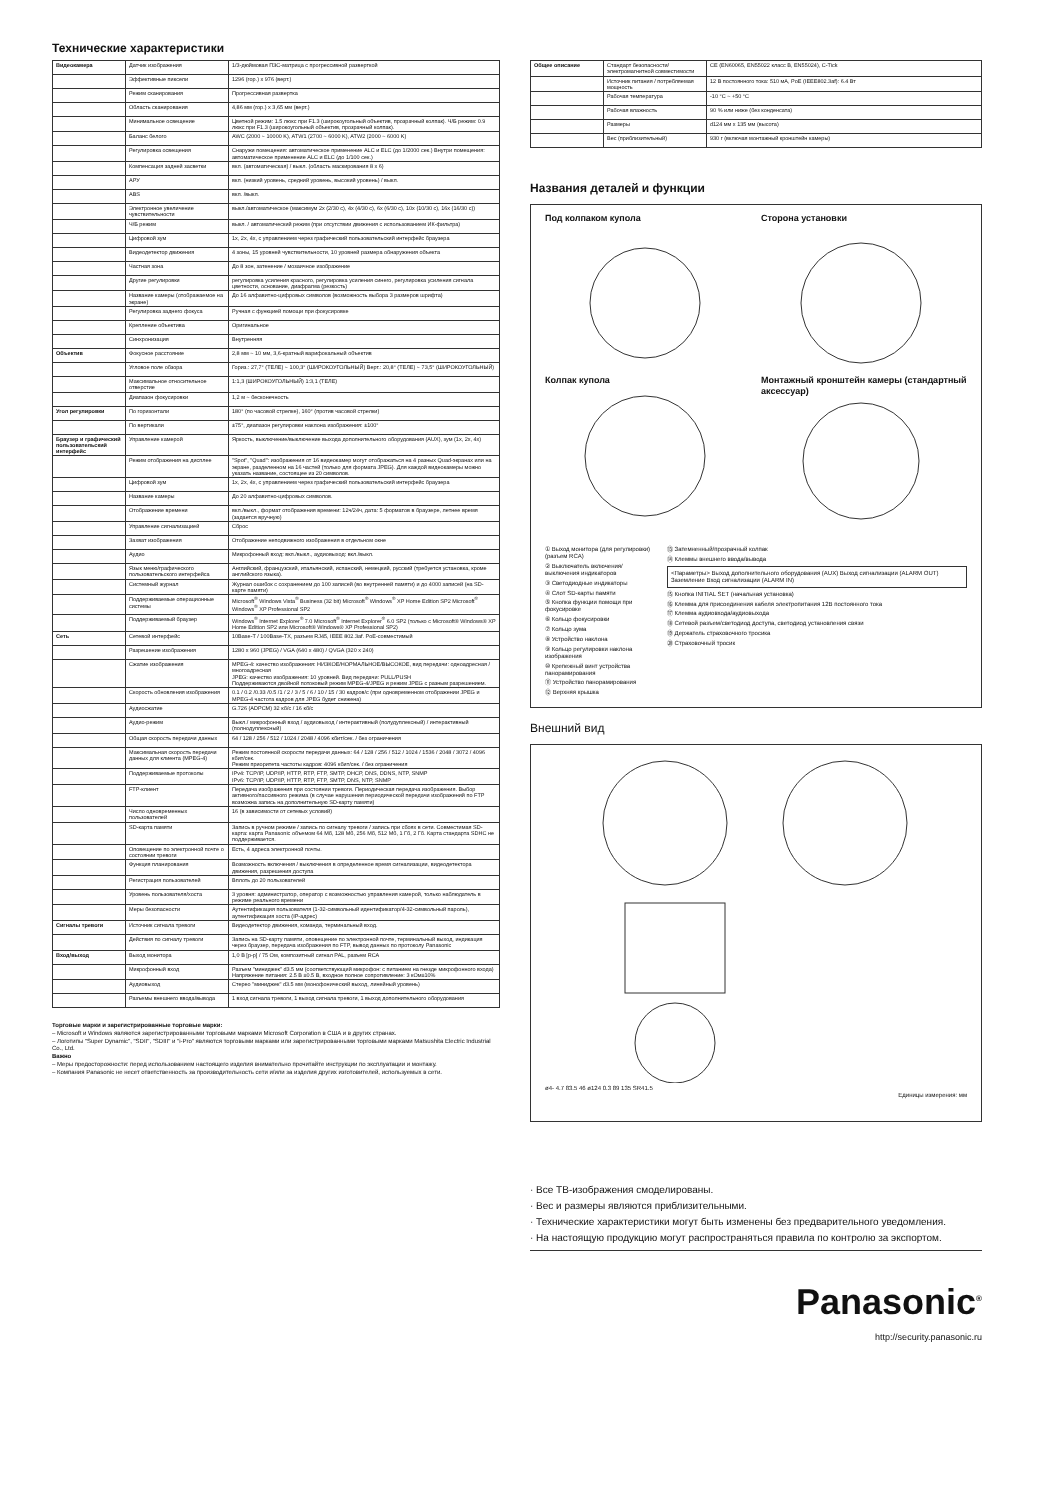Технические характеристики
| Видеокамера | Датчик изображения | 1/3-дюймовая ПЗС-матрица с прогрессивной разверткой |
| | Эффективные пиксели | 1296 (гор.) x 976 (верт.) |
| | Режим сканирования | Прогрессивная развертка |
| | Область сканирования | 4,86 мм (гор.) x 3,65 мм (верт.) |
| | Минимальное освещение | Цветной режим: 1.5 люкс при F1.3 (широкоугольный объектив, прозрачный колпак). Ч/Б режим: 0.9 люкс при F1.3 (широкоугольный объектив, прозрачный колпак). |
| | Баланс белого | AWC (2000 ~ 10000 K), ATW1 (2700 ~ 6000 K), ATW2 (2000 ~ 6000 K) |
| | Регулировка освещения | Снаружи помещения: автоматическое применение ALC и ELC (до 1/2000 сек.) Внутри помещения: автоматическое применение ALC и ELC (до 1/100 сек.) |
| | Компенсация задней засветки | вкл. (автоматическая) / выкл. (область маскирования 8 x 6) |
| | АРУ | вкл. (низкий уровень, средний уровень, высокий уровень) / выкл. |
| | ABS | вкл. /выкл. |
| | Электронное увеличение чувствительности | выкл./автоматическое (максимум 2x (2/30 с), 4x (4/30 с), 6x (6/30 с), 10x (10/30 с), 16x (16/30 с)) |
| | Ч/Б режим | выкл. / автоматический режим (при отсутствии движения с использованием ИК-фильтра) |
| | Цифровой зум | 1x, 2x, 4x, с управлением через графический пользовательский интерфейс браузера |
| | Видеодетектор движения | 4 зоны, 15 уровней чувствительности, 10 уровней размера обнаружения объекта |
| | Частная зона | До 8 зон, затенение / мозаичное изображение |
| | Другие регулировки | регулировка усиления красного, регулировка усиления синего, регулировка усиления сигнала цветности, основание, диафрагма (резкость) |
| | Название камеры (отображаемое на экране) | До 16 алфавитно-цифровых символов (возможность выбора 3 размеров шрифта) |
| | Регулировка заднего фокуса | Ручная с функцией помощи при фокусировке |
| | Крепление объектива | Оригинальное |
| | Синхронизация | Внутренняя |
| Объектив | Фокусное расстояние | 2,8 мм ~ 10 мм, 3,6-кратный варифокальный объектив |
| | Угловое поле обзора | Гориз.: 27,7° (ТЕЛЕ) ~ 100,3° (ШИРОКОУГОЛЬНЫЙ) Верт.: 20,8° (ТЕЛЕ) ~ 73,5° (ШИРОКОУГОЛЬНЫЙ) |
| | Максимальное относительное отверстие | 1:1,3 (ШИРОКОУГОЛЬНЫЙ) 1:3,1 (ТЕЛЕ) |
| | Диапазон фокусировки | 1,2 м ~ бесконечность |
| Угол регулировки | По горизонтали | 180° (по часовой стрелке), 160° (против часовой стрелки) |
| | По вертикали | ±75°, диапазон регулировки наклона изображения: ±100° |
| Браузер и графический пользовательский интерфейс | Управление камерой | Яркость, выключение/выключение выхода дополнительного оборудования (AUX), зум (1x, 2x, 4x) |
| | Режим отображения на дисплее | "Spot", "Quad": изображения от 16 видеокамер могут отображаться на 4 разных Quad-экранах или на экране, разделенном на 16 частей (только для формата JPEG). Для каждой видеокамеры можно указать название, состоящее из 20 символов. |
| | Цифровой зум | 1x, 2x, 4x, с управлением через графический пользовательский интерфейс браузера |
| | Название камеры | До 20 алфавитно-цифровых символов. |
| | Отображение времени | вкл./выкл., формат отображения времени: 12ч/24ч, дата: 5 форматов в браузере, летнее время (задается вручную) |
| | Управление сигнализацией | Сброс |
| | Захват изображения | Отображение неподвижного изображения в отдельном окне |
| | Аудио | Микрофонный вход: вкл./выкл., аудиовыход: вкл./выкл. |
| | Язык меню/графического пользовательского интерфейса | Английский, французский, итальянский, испанский, немецкий, русский (требуется установка, кроме английского языка). |
| | Системный журнал | Журнал ошибок с сохранением до 100 записей (во внутренней памяти) и до 4000 записей (на SD-карте памяти) |
| | Поддерживаемые операционные системы | Microsoft<sup>®</sup> Windows Vista<sup>®</sup> Business (32 bit) Microsoft<sup>®</sup> Windows<sup>®</sup> XP Home Edition SP2 Microsoft<sup>®</sup> Windows<sup>®</sup> XP Professional SP2 |
| | Поддерживаемый браузер | Windows<sup>®</sup> Internet Explorer<sup>®</sup> 7.0 Microsoft<sup>®</sup> Internet Explorer<sup>®</sup> 6.0 SP2 (только с Microsoft® Windows® XP Home Edition SP2 или Microsoft® Windows® XP Professional SP2) |
| Сеть | Сетевой интерфейс | 10Base-T / 100Base-TX, разъем RJ45, IEEE 802.3af. PoE-совместимый |
| | Разрешение изображения | 1280 x 960 (JPEG) / VGA (640 x 480) / QVGA (320 x 240) |
| | Сжатие изображения | MPEG-4: качество изображения: НИЗКОЕ/НОРМАЛЬНОЕ/ВЫСОКОЕ, вид передачи: одноадресная / многоадресная JPEG: качество изображения: 10 уровней. Вид передачи: PULL/PUSH Поддерживаются двойной потоковый режим MPEG-4/JPEG и режим JPEG с разным разрешением. |
| | Скорость обновления изображения | 0.1 / 0.2 /0.33 /0.5 /1 / 2 / 3 / 5 / 6 / 10 / 15 / 30 кадров/с (при одновременном отображении JPEG и MPEG-4 частота кадров для JPEG будет снижена) |
| | Аудиосжатие | G.726 (ADPCM) 32 кб/с / 16 кб/с |
| | Аудио-режим | Выкл./ микрофонный вход / аудиовыход / интерактивный (полудуплексный) / интерактивный (полнодуплексный) |
| | Общая скорость передачи данных | 64 / 128 / 256 / 512 / 1024 / 2048 / 4096 кбит/сек. / без ограничения |
| | Максимальная скорость передачи данных для клиента (MPEG-4) | Режим постоянной скорости передачи данных: 64 / 128 / 256 / 512 / 1024 / 1536 / 2048 / 3072 / 4096 кбит/сек. Режим приоритета частоты кадров: 4096 кбит/сек. / без ограничения |
| | Поддерживаемые протоколы | IPv4: TCP/IP, UDP/IP, HTTP, RTP, FTP, SMTP, DHCP, DNS, DDNS, NTP, SNMP IPv6: TCP/IP, UDP/IP, HTTP, RTP, FTP, SMTP, DNS, NTP, SNMP |
| | FTP-клиент | Передача изображения при состоянии тревоги. Периодическая передача изображения. Выбор активного/пассивного режима (в случае нарушения периодической передачи изображений по FTP возможна запись на дополнительную SD-карту памяти) |
| | Число одновременных пользователей | 16 (в зависимости от сетевых условий) |
| | SD-карта памяти | Запись в ручном режиме / запись по сигналу тревоги / запись при сбоях в сети. Совместимая SD-карта: карта Panasonic объемом 64 Мб, 128 Мб, 256 Мб, 512 Мб, 1 Гб, 2 Гб. Карта стандарта SDHC не поддерживается. |
| | Оповещение по электронной почте о состоянии тревоги | Есть, 4 адреса электронной почты. |
| | Функция планирования | Возможность включения / выключения в определенное время сигнализации, видеодетектора движения, разрешения доступа |
| | Регистрация пользователей | Вплоть до 20 пользователей |
| | Уровень пользователя/хоста | 3 уровня: администратор, оператор с возможностью управления камерой, только наблюдатель в режиме реального времени |
| | Меры безопасности | Аутентификация пользователя (1-32-символьный идентификатор/4-32-символьный пароль), аутентификация хоста (IP-адрес) |
| Сигналы тревоги | Источник сигнала тревоги | Видеодетектор движения, команда, терминальный вход. |
| | Действия по сигналу тревоги | Запись на SD-карту памяти, оповещение по электронной почте, терминальный выход, индикация через браузер, передача изображения по FTP, вывод данных по протоколу Panasonic |
| Вход/выход | Выход монитора | 1,0 В [p-p] / 75 Ом, композитный сигнал PAL, разъем RCA |
| | Микрофонный вход | Разъем "миниджек" d3.5 мм (соответствующий микрофон: с питанием на гнезде микрофонного входа) Напряжение питания: 2.5 В ±0.5 В, входное полное сопротивление: 3 кОм±10% |
| | Аудиовыход | Стерео "миниджек" d3.5 мм (монофонический выход, линейный уровень) |
| | Разъемы внешнего ввода/вывода | 1 вход сигнала тревоги, 1 выход сигнала тревоги, 1 выход дополнительного оборудования |
Торговые марки и зарегистрированные торговые марки:
– Microsoft и Windows являются зарегистрированными торговыми марками Microsoft Corporation в США и в других странах.
– Логотипы "Super Dynamic", "SDII", "SDIII" и "i-Pro" являются торговыми марками или зарегистрированными торговыми марками Matsushita Electric Industrial Co., Ltd.
Важно
– Меры предосторожности: перед использованием настоящего изделия внимательно прочитайте инструкции по эксплуатации и монтажу.
– Компания Panasonic не несет ответственность за производительность сети и/или за изделия других изготовителей, используемых в сети.
| Общее описание | Стандарт безопасности/ электромагнитной совместимости | CE (EN60065, EN55022 класс B, EN55024), C-Tick |
| | Источник питания / потребляемая мощность | 12 В постоянного тока: 510 мА, PoE (IEEE802.3af): 6.4 Вт |
| | Рабочая температура | -10 °C ~ +50 °C |
| | Рабочая влажность | 90 % или ниже (без конденсата) |
| | Размеры | d124 мм x 135 мм (высота) |
| | Вес (приблизительный) | 930 г (включая монтажный кронштейн камеры) |
Названия деталей и функции
Под колпаком куполаКолпак купола
Сторона установкиМонтажный кронштейн камеры (стандартный аксессуар)
① Выход монитора (для регулировки) (разъем RCA)
② Выключатель включения/выключения индикаторов
③ Светодиодные индикаторы
④ Слот SD-карты памяти
⑤ Кнопка функции помощи при фокусировке
⑥ Кольцо фокусировки
⑦ Кольцо зума
⑧ Устройство наклона
⑨ Кольцо регулировки наклона изображения
⑩ Крепежный винт устройства панорамирования
⑪ Устройство панорамирования
⑫ Верхняя крышка
⑬ Затемненный/прозрачный колпак
⑭ Клеммы внешнего ввода/вывода
<Параметры> Выход дополнительного оборудования (AUX) Выход сигнализации (ALARM OUT) Заземление Вход сигнализации (ALARM IN)
⑮ Кнопка INITIAL SET (начальная установка)
⑯ Клемма для присоединения кабеля электропитания 12В постоянного тока
⑰ Клемма аудиовхода/аудиовыхода
⑱ Сетевой разъем/светодиод доступа, светодиод установления связи
⑲ Держатель страховочного тросика
⑳ Страховочный тросик
Внешний вид
ø4- 4.7 83.5 46 ø124 0.3 89 135 SR41.5
Единицы измерения: мм
· Все ТВ-изображения смоделированы.
· Вес и размеры являются приблизительными.
· Технические характеристики могут быть изменены без предварительного уведомления.
· На настоящую продукцию могут распространяться правила по контролю за экспортом.
Panasonic<sup>®</sup>
http://security.panasonic.ru